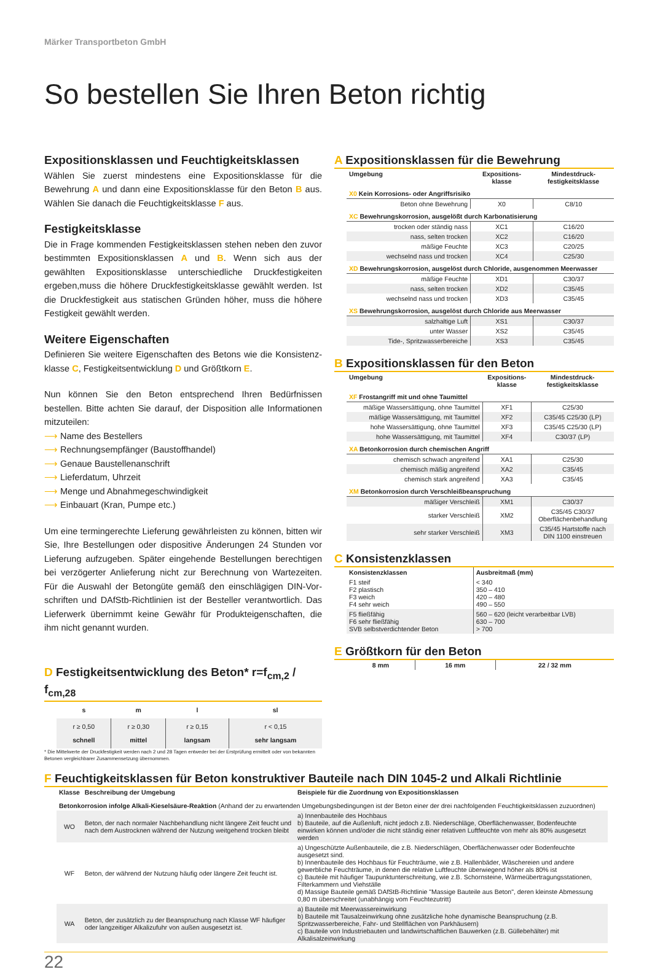Märker Transportbeton GmbH
So bestellen Sie Ihren Beton richtig
Expositionsklassen und Feuchtigkeitsklassen
Wählen Sie zuerst mindestens eine Expositionsklasse für die Bewehrung A und dann eine Expositionsklasse für den Beton B aus. Wählen Sie danach die Feuchtigkeitsklasse F aus.
Festigkeitsklasse
Die in Frage kommenden Festigkeitsklassen stehen neben den zuvor bestimmten Expositionsklassen A und B. Wenn sich aus der gewählten Expositionsklasse unterschiedliche Druckfestigkeiten ergeben,muss die höhere Druckfestigkeitsklasse gewählt werden. Ist die Druckfestigkeit aus statischen Gründen höher, muss die höhere Festigkeit gewählt werden.
Weitere Eigenschaften
Definieren Sie weitere Eigenschaften des Betons wie die Konsistenz-klasse C, Festigkeitsentwicklung D und Größtkorn E.
Nun können Sie den Beton entsprechend Ihren Bedürfnissen bestellen. Bitte achten Sie darauf, der Disposition alle Informationen mitzuteilen:
⟶ Name des Bestellers
⟶ Rechnungsempfänger (Baustoffhandel)
⟶ Genaue Baustellenanschrift
⟶ Lieferdatum, Uhrzeit
⟶ Menge und Abnahmegeschwindigkeit
⟶ Einbauart (Kran, Pumpe etc.)
Um eine termingerechte Lieferung gewährleisten zu können, bitten wir Sie, Ihre Bestellungen oder dispositive Änderungen 24 Stunden vor Lieferung aufzugeben. Später eingehende Bestellungen berechtigen bei verzögerter Anlieferung nicht zur Berechnung von Wartezeiten. Für die Auswahl der Betongüte gemäß den einschlägigen DIN-Vor-schriften und DAfStb-Richtlinien ist der Besteller verantwortlich. Das Lieferwerk übernimmt keine Gewähr für Produkteigenschaften, die ihm nicht genannt wurden.
D Festigkeitsentwicklung des Beton* r=f<sub>cm,2</sub> / f<sub>cm,28</sub>
| s | m | l | sl |
| --- | --- | --- | --- |
| r ≥ 0,50 schnell | r ≥ 0,30 mittel | r ≥ 0,15 langsam | r < 0,15 sehr langsam |
* Die Mittelwerte der Druckfestigkeit werden nach 2 und 28 Tagen entweder bei der Erstprüfung ermittelt oder von bekannten Betonen vergleichbarer Zusammensetzung übernommen.
A Expositionsklassen für die Bewehrung
| Umgebung | Expositions- klasse | Mindestdruck- festigkeitsklasse |
| --- | --- | --- |
| X0 Kein Korrosions- oder Angriffsrisiko | | |
| Beton ohne Bewehrung | X0 | C8/10 |
| XC Bewehrungskorrosion, ausgelößt durch Karbonatisierung | | |
| trocken oder ständig nass | XC1 | C16/20 |
| nass, selten trocken | XC2 | C16/20 |
| mäßige Feuchte | XC3 | C20/25 |
| wechselnd nass und trocken | XC4 | C25/30 |
| XD Bewehrungskorrosion, ausgelöst durch Chloride, ausgenommen Meerwasser | | |
| mäßige Feuchte | XD1 | C30/37 |
| nass, selten trocken | XD2 | C35/45 |
| wechselnd nass und trocken | XD3 | C35/45 |
| XS Bewehrungskorrosion, ausgelöst durch Chloride aus Meerwasser | | |
| salzhaltige Luft | XS1 | C30/37 |
| unter Wasser | XS2 | C35/45 |
| Tide-, Spritzwasserbereiche | XS3 | C35/45 |
B Expositionsklassen für den Beton
| Umgebung | Expositions- klasse | Mindestdruck- festigkeitsklasse |
| --- | --- | --- |
| XF Frostangriff mit und ohne Taumittel | | |
| mäßige Wassersättigung, ohne Taumittel | XF1 | C25/30 |
| mäßige Wassersättigung, mit Taumittel | XF2 | C35/45 C25/30 (LP) |
| hohe Wassersättigung, ohne Taumittel | XF3 | C35/45 C25/30 (LP) |
| hohe Wassersättigung, mit Taumittel | XF4 | C30/37 (LP) |
| XA Betonkorrosion durch chemischen Angriff | | |
| chemisch schwach angreifend | XA1 | C25/30 |
| chemisch mäßig angreifend | XA2 | C35/45 |
| chemisch stark angreifend | XA3 | C35/45 |
| XM Betonkorrosion durch Verschleißbeanspruchung | | |
| mäßiger Verschleiß | XM1 | C30/37 |
| starker Verschleiß | XM2 | C35/45 C30/37 Oberflächenbehandlung |
| sehr starker Verschleiß | XM3 | C35/45 Hartstoffe nach DIN 1100 einstreuen |
C Konsistenzklassen
| Konsistenzklassen | Ausbreitmaß (mm) |
| --- | --- |
| F1 steif F2 plastisch F3 weich F4 sehr weich | < 340 350 – 410 420 – 480 490 – 550 |
| F5 fließfähig F6 sehr fließfähig SVB selbstverdichtender Beton | 560 – 620 (leicht verarbeitbar LVB) 630 – 700 > 700 |
E Größtkorn für den Beton
| 8 mm | 16 mm | 22 / 32 mm |
| --- | --- | --- |
F Feuchtigkeitsklassen für Beton konstruktiver Bauteile nach DIN 1045-2 und Alkali Richtlinie
| Klasse | Beschreibung der Umgebung | Beispiele für die Zuordnung von Expositionsklassen |
| --- | --- | --- |
| Betonkorrosion infolge Alkali-Kieselsäure-Reaktion (Anhand der zu erwartenden Umgebungsbedingungen ist der Beton einer der drei nachfolgenden Feuchtigkeitsklassen zuzuordnen) | | |
| WO | Beton, der nach normaler Nachbehandlung nicht längere Zeit feucht und nach dem Austrocknen während der Nutzung weitgehend trocken bleibt | a) Innenbauteile des Hochbaus b) Bauteile, auf die Außenluft, nicht jedoch z.B. Niederschläge, Oberflächenwasser, Bodenfeuchte einwirken können und/oder die nicht ständig einer relativen Luftfeuchte von mehr als 80% ausgesetzt werden |
| WF | Beton, der während der Nutzung häufig oder längere Zeit feucht ist. | a) Ungeschützte Außenbauteile, die z.B. Niederschlägen, Oberflächenwasser oder Bodenfeuchte ausgesetzt sind. b) Innenbauteile des Hochbaus für Feuchträume, wie z.B. Hallenbäder, Wäschereien und andere gewerbliche Feuchträume, in denen die relative Luftfeuchte überwiegend höher als 80% ist c) Bauteile mit häufiger Taupunktunterschreitung, wie z.B. Schornsteine, Wärmeübertragungsstationen, Filterkammern und Viehställe d) Massige Bauteile gemäß DAfStB-Richtlinie "Massige Bauteile aus Beton", deren kleinste Abmessung 0,80 m überschreitet (unabhängig vom Feuchtezutritt) |
| WA | Beton, der zusätzlich zu der Beanspruchung nach Klasse WF häufiger oder langzeitiger Alkalizufuhr von außen ausgesetzt ist. | a) Bauteile mit Meerwassereinwirkung b) Bauteile mit Tausalzeinwirkung ohne zusätzliche hohe dynamische Beanspruchung (z.B. Spritzwasserbereiche, Fahr- und Stellflächen von Parkhäusern) c) Bauteile von Industriebauten und landwirtschaftlichen Bauwerken (z.B. Güllebehälter) mit Alkalisalzeinwirkung |
22